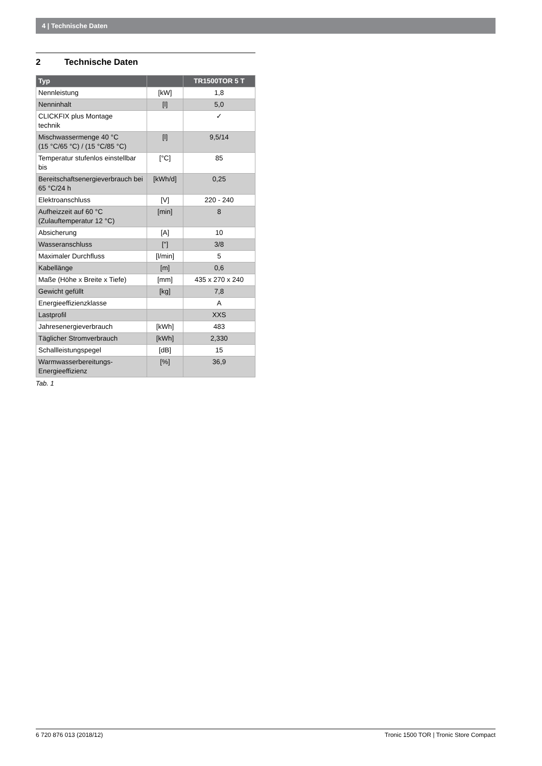4 | Technische Daten
2 Technische Daten
| Typ | | TR1500TOR 5 T |
| --- | --- | --- |
| Nennleistung | [kW] | 1,8 |
| Nenninhalt | [l] | 5,0 |
| CLICKFIX plus Montage technik | | ✓ |
| Mischwassermenge 40 °C (15 °C/65 °C) / (15 °C/85 °C) | [l] | 9,5/14 |
| Temperatur stufenlos einstellbar bis | [°C] | 85 |
| Bereitschaftsenergieverbrauch bei 65 °C/24 h | [kWh/d] | 0,25 |
| Elektroanschluss | [V] | 220 - 240 |
| Aufheizzeit auf 60 °C (Zulauftemperatur 12 °C) | [min] | 8 |
| Absicherung | [A] | 10 |
| Wasseranschluss | ["] | 3/8 |
| Maximaler Durchfluss | [l/min] | 5 |
| Kabellänge | [m] | 0,6 |
| Maße (Höhe x Breite x Tiefe) | [mm] | 435 x 270 x 240 |
| Gewicht gefüllt | [kg] | 7,8 |
| Energieeffizienzklasse | | A |
| Lastprofil | | XXS |
| Jahresenergieverbrauch | [kWh] | 483 |
| Täglicher Stromverbrauch | [kWh] | 2,330 |
| Schallleistungspegel | [dB] | 15 |
| Warmwasserbereitungs- Energieeffizienz | [%] | 36,9 |
Tab. 1
6 720 876 013 (2018/12) Tronic 1500 TOR | Tronic Store Compact